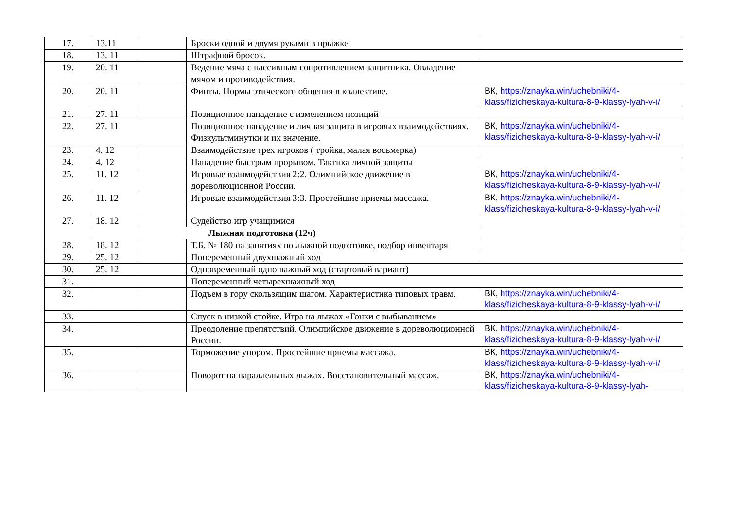| 17. | 13.11 | | Броски одной и двумя руками в прыжке | |
| 18. | 13. 11 | | Штрафной бросок. | |
| 19. | 20. 11 | | Ведение мяча с пассивным сопротивлением защитника. Овладение мячом и противодействия. | |
| 20. | 20. 11 | | Финты. Нормы этического общения в коллективе. | ВК, https://znayka.win/uchebniki/4-klass/fizicheskaya-kultura-8-9-klassy-lyah-v-i/ |
| 21. | 27. 11 | | Позиционное нападение с изменением позиций | |
| 22. | 27. 11 | | Позиционное нападение и личная защита в игровых взаимодействиях. Физкультминутки и их значение. | ВК, https://znayka.win/uchebniki/4-klass/fizicheskaya-kultura-8-9-klassy-lyah-v-i/ |
| 23. | 4. 12 | | Взаимодействие трех игроков ( тройка, малая восьмерка) | |
| 24. | 4. 12 | | Нападение быстрым прорывом. Тактика личной защиты | |
| 25. | 11. 12 | | Игровые взаимодействия 2:2. Олимпийское движение в дореволюционной России. | ВК, https://znayka.win/uchebniki/4-klass/fizicheskaya-kultura-8-9-klassy-lyah-v-i/ |
| 26. | 11. 12 | | Игровые взаимодействия 3:3. Простейшие приемы массажа. | ВК, https://znayka.win/uchebniki/4-klass/fizicheskaya-kultura-8-9-klassy-lyah-v-i/ |
| 27. | 18. 12 | | Судейство игр учащимися | |
| Лыжная подготовка (12ч) | | | | |
| 28. | 18. 12 | | Т.Б. № 180 на занятиях по лыжной подготовке, подбор инвентаря | |
| 29. | 25. 12 | | Попеременный двухшажный ход | |
| 30. | 25. 12 | | Одновременный одношажный ход (стартовый вариант) | |
| 31. | | | Попеременный четырехшажный ход | |
| 32. | | | Подъем в гору скользящим шагом. Характеристика типовых травм. | ВК, https://znayka.win/uchebniki/4-klass/fizicheskaya-kultura-8-9-klassy-lyah-v-i/ |
| 33. | | | Спуск в низкой стойке. Игра на лыжах «Гонки с выбыванием» | |
| 34. | | | Преодоление препятствий. Олимпийское движение в дореволюционной России. | ВК, https://znayka.win/uchebniki/4-klass/fizicheskaya-kultura-8-9-klassy-lyah-v-i/ |
| 35. | | | Торможение упором. Простейшие приемы массажа. | ВК, https://znayka.win/uchebniki/4-klass/fizicheskaya-kultura-8-9-klassy-lyah-v-i/ |
| 36. | | | Поворот на параллельных лыжах. Восстановительный массаж. | ВК, https://znayka.win/uchebniki/4-klass/fizicheskaya-kultura-8-9-klassy-lyah- |